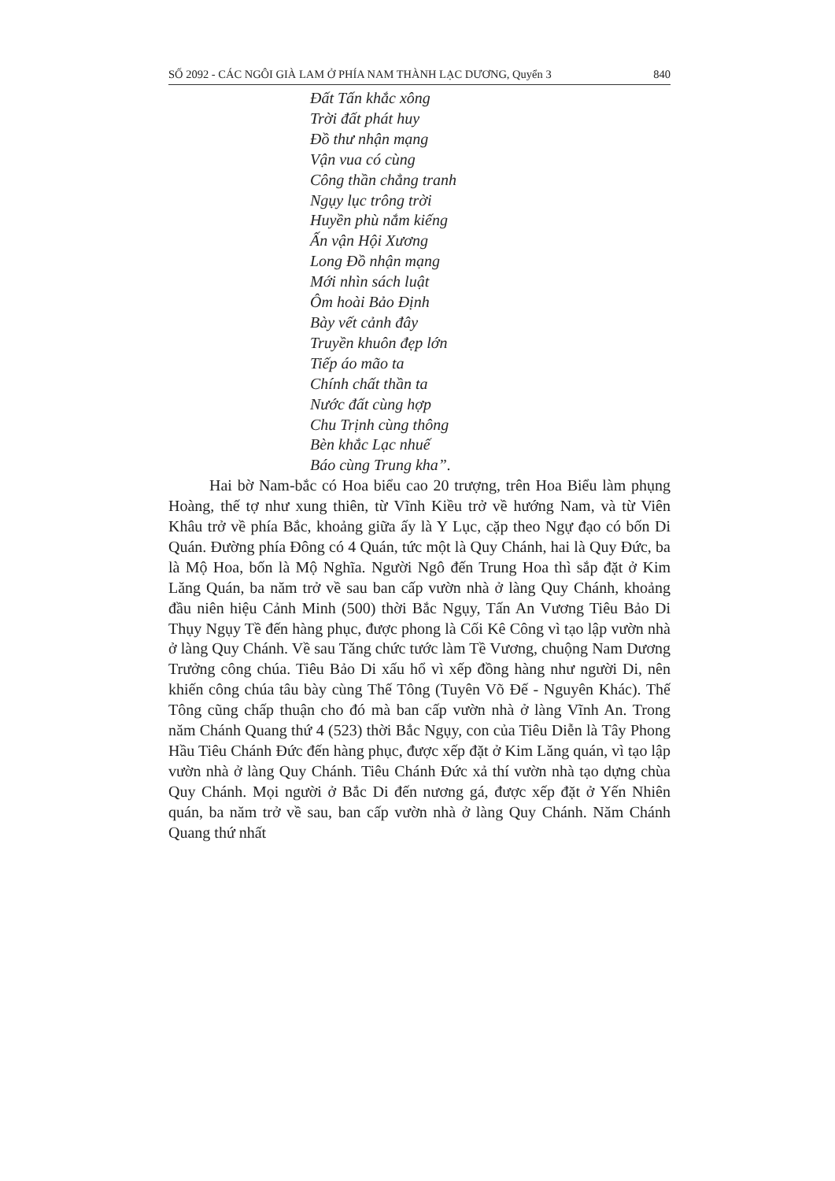SỐ 2092 - CÁC NGÔI GIÀ LAM Ở PHÍA NAM THÀNH LẠC DƯƠNG, Quyển 3 840
Đất Tấn khắc xông
Trời đất phát huy
Đồ thư nhận mạng
Vận vua có cùng
Công thần chẳng tranh
Ngụy lục trông trời
Huyền phù nắm kiếng
Ấn vận Hội Xương
Long Đồ nhận mạng
Mới nhìn sách luật
Ôm hoài Bảo Định
Bày vết cảnh đây
Truyền khuôn đẹp lớn
Tiếp áo mão ta
Chính chất thần ta
Nước đất cùng hợp
Chu Trịnh cùng thông
Bèn khắc Lạc nhuế
Báo cùng Trung kha”.
Hai bờ Nam-bắc có Hoa biểu cao 20 trượng, trên Hoa Biểu làm phụng Hoàng, thế tợ như xung thiên, từ Vĩnh Kiều trở về hướng Nam, và từ Viên Khâu trở về phía Bắc, khoảng giữa ấy là Y Lục, cặp theo Ngự đạo có bốn Di Quán. Đường phía Đông có 4 Quán, tức một là Quy Chánh, hai là Quy Đức, ba là Mộ Hoa, bốn là Mộ Nghĩa. Người Ngô đến Trung Hoa thì sắp đặt ở Kim Lăng Quán, ba năm trở về sau ban cấp vườn nhà ở làng Quy Chánh, khoảng đầu niên hiệu Cảnh Minh (500) thời Bắc Ngụy, Tấn An Vương Tiêu Bảo Di Thụy Ngụy Tề đến hàng phục, được phong là Cối Kê Công vì tạo lập vườn nhà ở làng Quy Chánh. Về sau Tăng chức tước làm Tề Vương, chuộng Nam Dương Trưởng công chúa. Tiêu Bảo Di xấu hổ vì xếp đồng hàng như người Di, nên khiến công chúa tâu bày cùng Thế Tông (Tuyên Võ Đế - Nguyên Khác). Thế Tông cũng chấp thuận cho đó mà ban cấp vườn nhà ở làng Vĩnh An. Trong năm Chánh Quang thứ 4 (523) thời Bắc Ngụy, con của Tiêu Diễn là Tây Phong Hầu Tiêu Chánh Đức đến hàng phục, được xếp đặt ở Kim Lăng quán, vì tạo lập vườn nhà ở làng Quy Chánh. Tiêu Chánh Đức xả thí vườn nhà tạo dựng chùa Quy Chánh. Mọi người ở Bắc Di đến nương gá, được xếp đặt ở Yến Nhiên quán, ba năm trở về sau, ban cấp vườn nhà ở làng Quy Chánh. Năm Chánh Quang thứ nhất